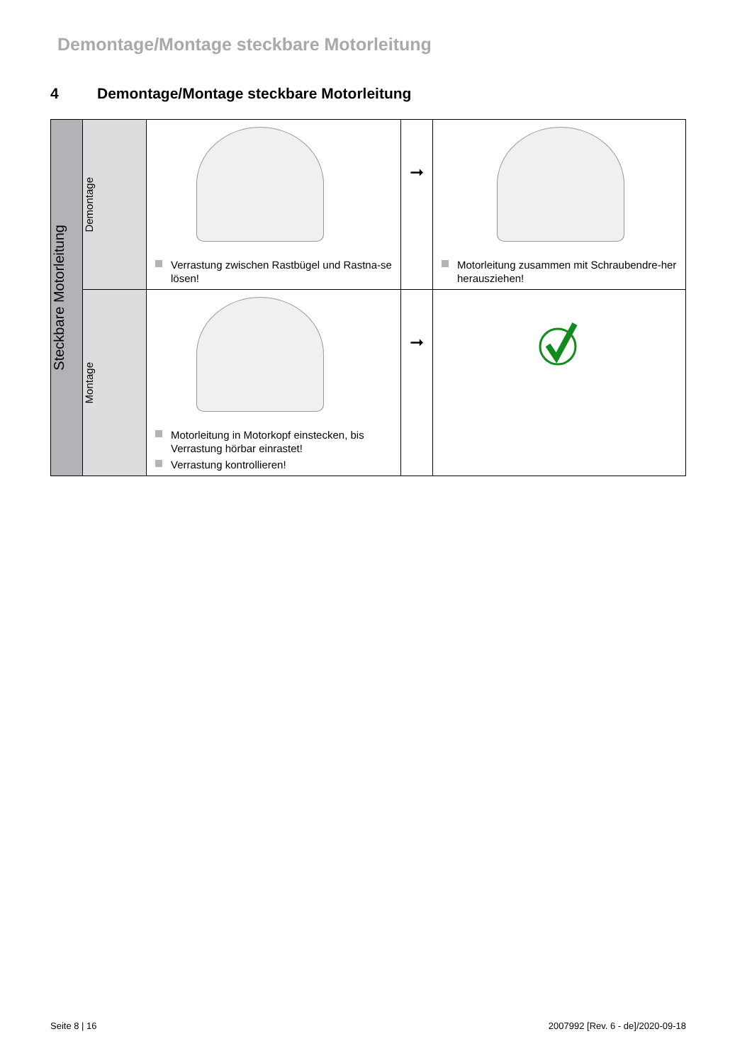Demontage/Montage steckbare Motorleitung
4 Demontage/Montage steckbare Motorleitung
| Steckbare Motorleitung | Demontage | Verrastung zwischen Rastbügel und Rastna-se lösen! | ➞ | Motorleitung zusammen mit Schraubendre-her herausziehen! |
| | Montage | Motorleitung in Motorkopf einstecken, bis Verrastung hörbar einrastet! Verrastung kontrollieren! | ➞ | |
Seite 8 | 16
2007992 [Rev. 6 - de]/2020-09-18